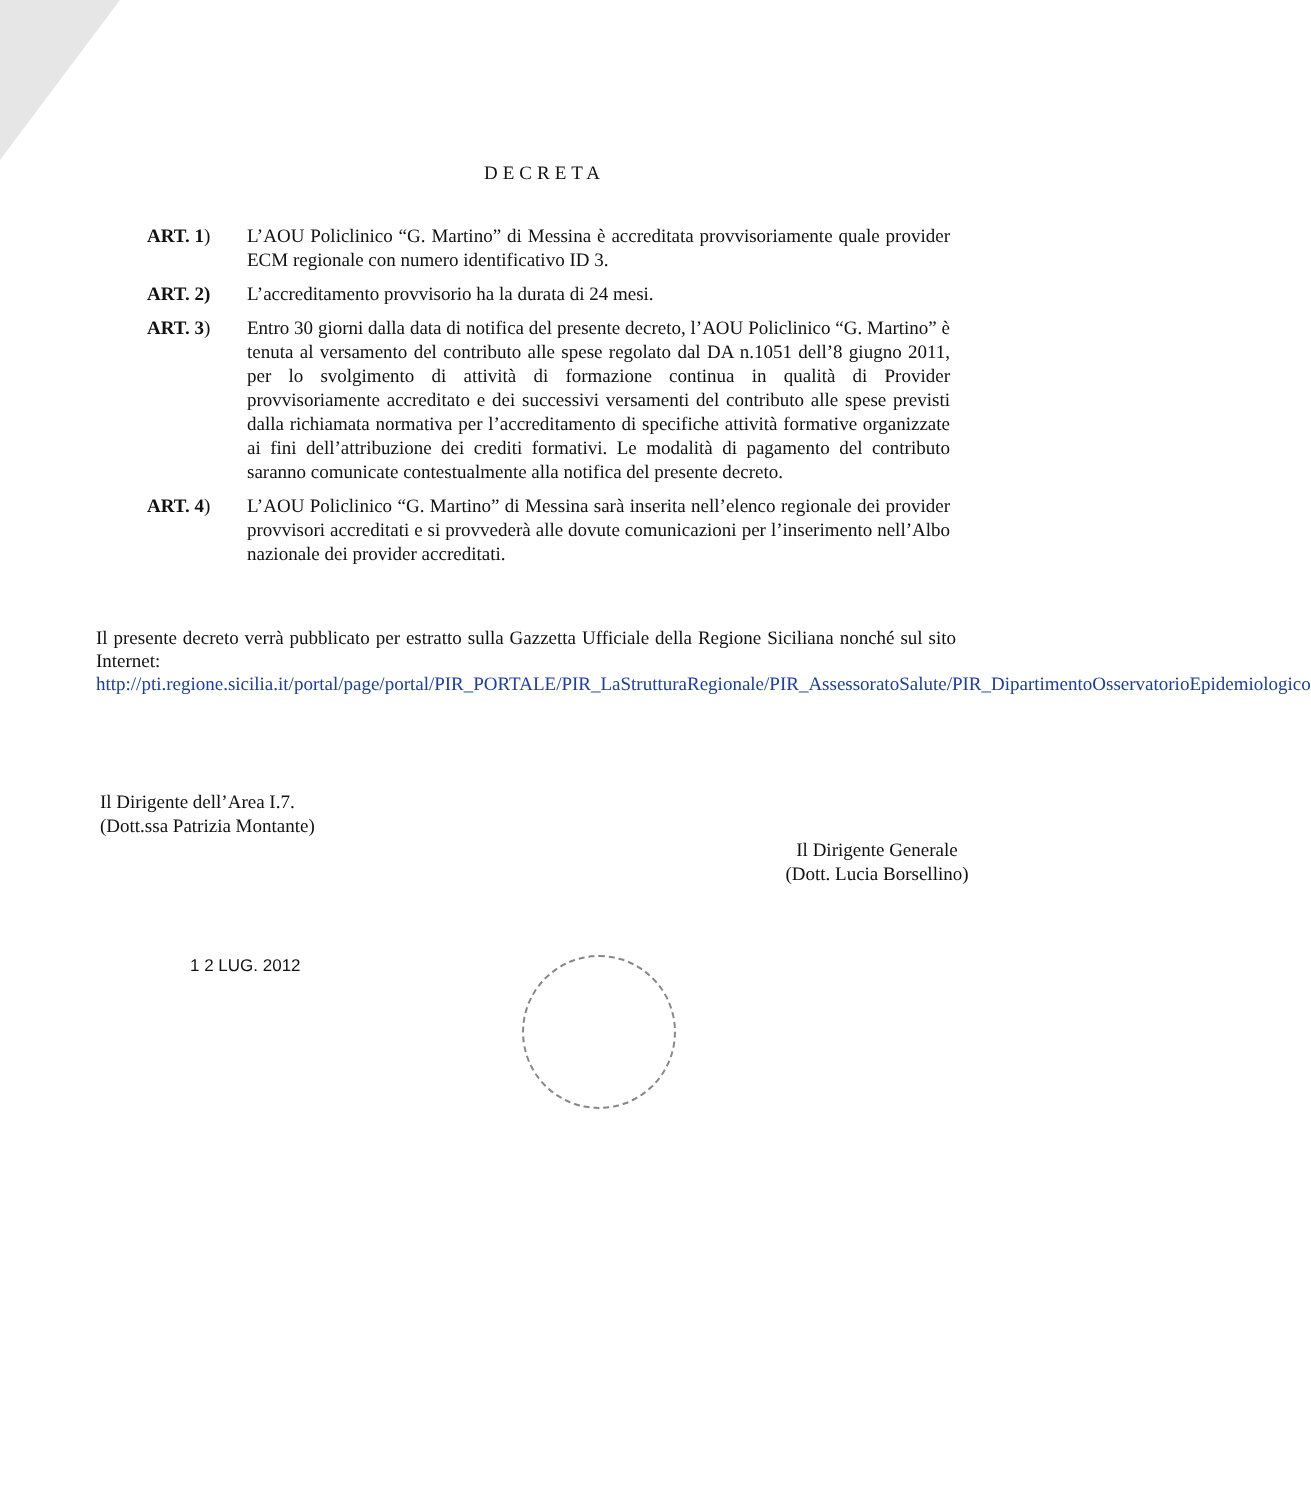DECRETA
ART. 1) L’AOU Policlinico “G. Martino” di Messina è accreditata provvisoriamente quale provider ECM regionale con numero identificativo ID 3.
ART. 2) L’accreditamento provvisorio ha la durata di 24 mesi.
ART. 3) Entro 30 giorni dalla data di notifica del presente decreto, l’AOU Policlinico “G. Martino” è tenuta al versamento del contributo alle spese regolato dal DA n.1051 dell’8 giugno 2011, per lo svolgimento di attività di formazione continua in qualità di Provider provvisoriamente accreditato e dei successivi versamenti del contributo alle spese previsti dalla richiamata normativa per l’accreditamento di specifiche attività formative organizzate ai fini dell’attribuzione dei crediti formativi. Le modalità di pagamento del contributo saranno comunicate contestualmente alla notifica del presente decreto.
ART. 4) L’AOU Policlinico “G. Martino” di Messina sarà inserita nell’elenco regionale dei provider provvisori accreditati e si provvederà alle dovute comunicazioni per l’inserimento nell’Albo nazionale dei provider accreditati.
Il presente decreto verrà pubblicato per estratto sulla Gazzetta Ufficiale della Regione Siciliana nonché sul sito Internet:
http://pti.regione.sicilia.it/portal/page/portal/PIR_PORTALE/PIR_LaStrutturaRegionale/PIR_AssessoratoSalute/PIR_DipartimentoOsservatorioEpidemiologico
Il Dirigente dell’Area I.7.
(Dott.ssa Patrizia Montante)
Il Dirigente Generale
(Dott. Lucia Borsellino)
1 2 LUG. 2012